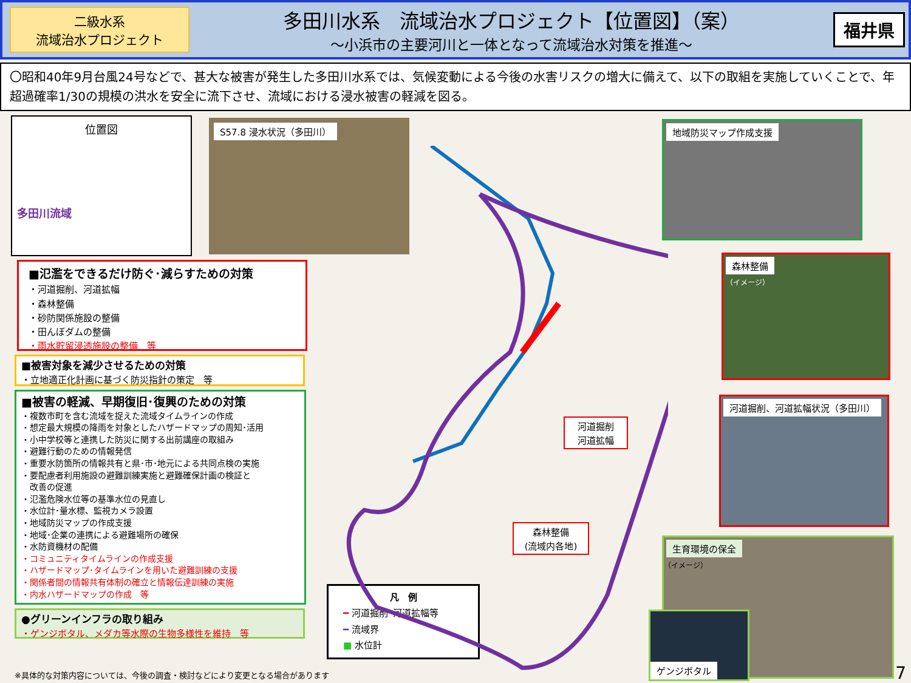二級水系
流域治水プロジェクト
多田川水系　流域治水プロジェクト【位置図】（案）
～小浜市の主要河川と一体となって流域治水対策を推進～
福井県
〇昭和40年9月台風24号などで、甚大な被害が発生した多田川水系では、気候変動による今後の水害リスクの増大に備えて、以下の取組を実施していくことで、年超過確率1/30の規模の洪水を安全に流下させ、流域における浸水被害の軽減を図る。
位置図
多田川流域
S57.8 浸水状況（多田川） 地域防災マップ作成支援
森林整備
（イメージ）
河道掘削、河道拡幅状況（多田川）
生育環境の保全
（イメージ）
ゲンジボタル
■氾濫をできるだけ防ぐ･減らすための対策
・河道掘削、河道拡幅
・森林整備
・砂防関係施設の整備
・田んぼダムの整備
・雨水貯留浸透施設の整備　等
■被害対象を減少させるための対策
・立地適正化計画に基づく防災指針の策定　等
■被害の軽減、早期復旧･復興のための対策
・複数市町を含む流域を捉えた流域タイムラインの作成
・想定最大規模の降雨を対象としたハザードマップの周知･活用
・小中学校等と連携した防災に関する出前講座の取組み
・避難行動のための情報発信
・重要水防箇所の情報共有と県･市･地元による共同点検の実施
・要配慮者利用施設の避難訓練実施と避難確保計画の検証と
　改善の促進
・氾濫危険水位等の基準水位の見直し
・水位計･量水標、監視カメラ設置
・地域防災マップの作成支援
・地域･企業の連携による避難場所の確保
・水防資機材の配備
・コミュニティタイムラインの作成支援
・ハザードマップ･タイムラインを用いた避難訓練の支援
・関係者間の情報共有体制の確立と情報伝達訓練の実施
・内水ハザードマップの作成　等
●グリーンインフラの取り組み
・ゲンジボタル、メダカ等水際の生物多様性を維持　等
河道掘削
河道拡幅
森林整備
(流域内各地)
凡　例
━ 河道掘削･河道拡幅等
━ 流域界
■ 水位計
※具体的な対策内容については、今後の調査・検討などにより変更となる場合があります
7